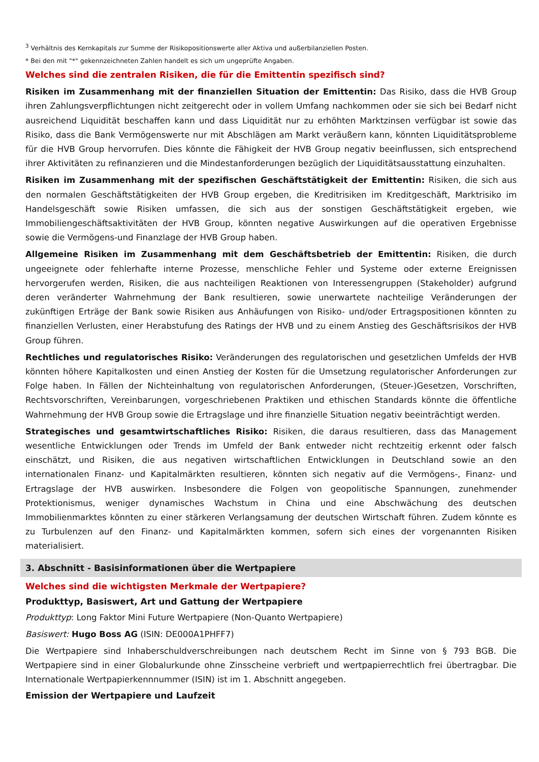<sup>3</sup> Verhältnis des Kernkapitals zur Summe der Risikopositionswerte aller Aktiva und außerbilanziellen Posten.
* Bei den mit "*" gekennzeichneten Zahlen handelt es sich um ungeprüfte Angaben.
Welches sind die zentralen Risiken, die für die Emittentin spezifisch sind?
Risiken im Zusammenhang mit der finanziellen Situation der Emittentin: Das Risiko, dass die HVB Group ihren Zahlungsverpflichtungen nicht zeitgerecht oder in vollem Umfang nachkommen oder sie sich bei Bedarf nicht ausreichend Liquidität beschaffen kann und dass Liquidität nur zu erhöhten Marktzinsen verfügbar ist sowie das Risiko, dass die Bank Vermögenswerte nur mit Abschlägen am Markt veräußern kann, könnten Liquiditätsprobleme für die HVB Group hervorrufen. Dies könnte die Fähigkeit der HVB Group negativ beeinflussen, sich entsprechend ihrer Aktivitäten zu refinanzieren und die Mindestanforderungen bezüglich der Liquiditätsausstattung einzuhalten.
Risiken im Zusammenhang mit der spezifischen Geschäftstätigkeit der Emittentin: Risiken, die sich aus den normalen Geschäftstätigkeiten der HVB Group ergeben, die Kreditrisiken im Kreditgeschäft, Marktrisiko im Handelsgeschäft sowie Risiken umfassen, die sich aus der sonstigen Geschäftstätigkeit ergeben, wie Immobiliengeschäftsaktivitäten der HVB Group, könnten negative Auswirkungen auf die operativen Ergebnisse sowie die Vermögens-und Finanzlage der HVB Group haben.
Allgemeine Risiken im Zusammenhang mit dem Geschäftsbetrieb der Emittentin: Risiken, die durch ungeeignete oder fehlerhafte interne Prozesse, menschliche Fehler und Systeme oder externe Ereignissen hervorgerufen werden, Risiken, die aus nachteiligen Reaktionen von Interessengruppen (Stakeholder) aufgrund deren veränderter Wahrnehmung der Bank resultieren, sowie unerwartete nachteilige Veränderungen der zukünftigen Erträge der Bank sowie Risiken aus Anhäufungen von Risiko- und/oder Ertragspositionen könnten zu finanziellen Verlusten, einer Herabstufung des Ratings der HVB und zu einem Anstieg des Geschäftsrisikos der HVB Group führen.
Rechtliches und regulatorisches Risiko: Veränderungen des regulatorischen und gesetzlichen Umfelds der HVB könnten höhere Kapitalkosten und einen Anstieg der Kosten für die Umsetzung regulatorischer Anforderungen zur Folge haben. In Fällen der Nichteinhaltung von regulatorischen Anforderungen, (Steuer-)Gesetzen, Vorschriften, Rechtsvorschriften, Vereinbarungen, vorgeschriebenen Praktiken und ethischen Standards könnte die öffentliche Wahrnehmung der HVB Group sowie die Ertragslage und ihre finanzielle Situation negativ beeinträchtigt werden.
Strategisches und gesamtwirtschaftliches Risiko: Risiken, die daraus resultieren, dass das Management wesentliche Entwicklungen oder Trends im Umfeld der Bank entweder nicht rechtzeitig erkennt oder falsch einschätzt, und Risiken, die aus negativen wirtschaftlichen Entwicklungen in Deutschland sowie an den internationalen Finanz- und Kapitalmärkten resultieren, könnten sich negativ auf die Vermögens-, Finanz- und Ertragslage der HVB auswirken. Insbesondere die Folgen von geopolitische Spannungen, zunehmender Protektionismus, weniger dynamisches Wachstum in China und eine Abschwächung des deutschen Immobilienmarktes könnten zu einer stärkeren Verlangsamung der deutschen Wirtschaft führen. Zudem könnte es zu Turbulenzen auf den Finanz- und Kapitalmärkten kommen, sofern sich eines der vorgenannten Risiken materialisiert.
3. Abschnitt - Basisinformationen über die Wertpapiere
Welches sind die wichtigsten Merkmale der Wertpapiere?
Produkttyp, Basiswert, Art und Gattung der Wertpapiere
Produkttyp: Long Faktor Mini Future Wertpapiere (Non-Quanto Wertpapiere)
Basiswert: Hugo Boss AG (ISIN: DE000A1PHFF7)
Die Wertpapiere sind Inhaberschuldverschreibungen nach deutschem Recht im Sinne von § 793 BGB. Die Wertpapiere sind in einer Globalurkunde ohne Zinsscheine verbrieft und wertpapierrechtlich frei übertragbar. Die Internationale Wertpapierkennnummer (ISIN) ist im 1. Abschnitt angegeben.
Emission der Wertpapiere und Laufzeit